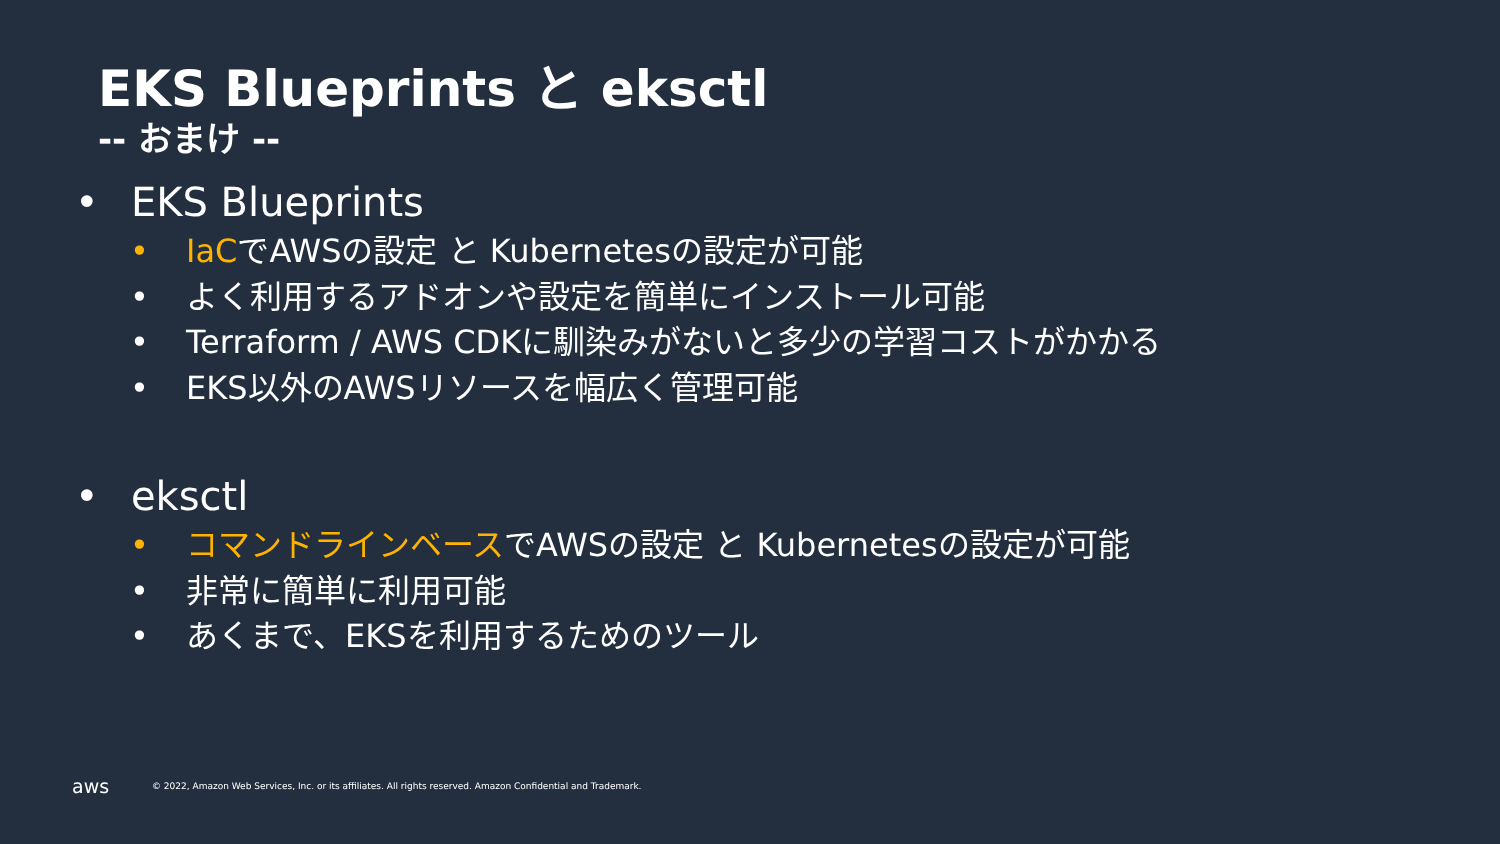EKS Blueprints と eksctl
-- おまけ --
• EKS Blueprints
• IaCでAWSの設定 と Kubernetesの設定が可能
• よく利用するアドオンや設定を簡単にインストール可能
• Terraform / AWS CDKに馴染みがないと多少の学習コストがかかる
• EKS以外のAWSリソースを幅広く管理可能
• eksctl
• コマンドラインベースでAWSの設定 と Kubernetesの設定が可能
• 非常に簡単に利用可能
• あくまで、EKSを利用するためのツール
aws © 2022, Amazon Web Services, Inc. or its affiliates. All rights reserved. Amazon Confidential and Trademark.